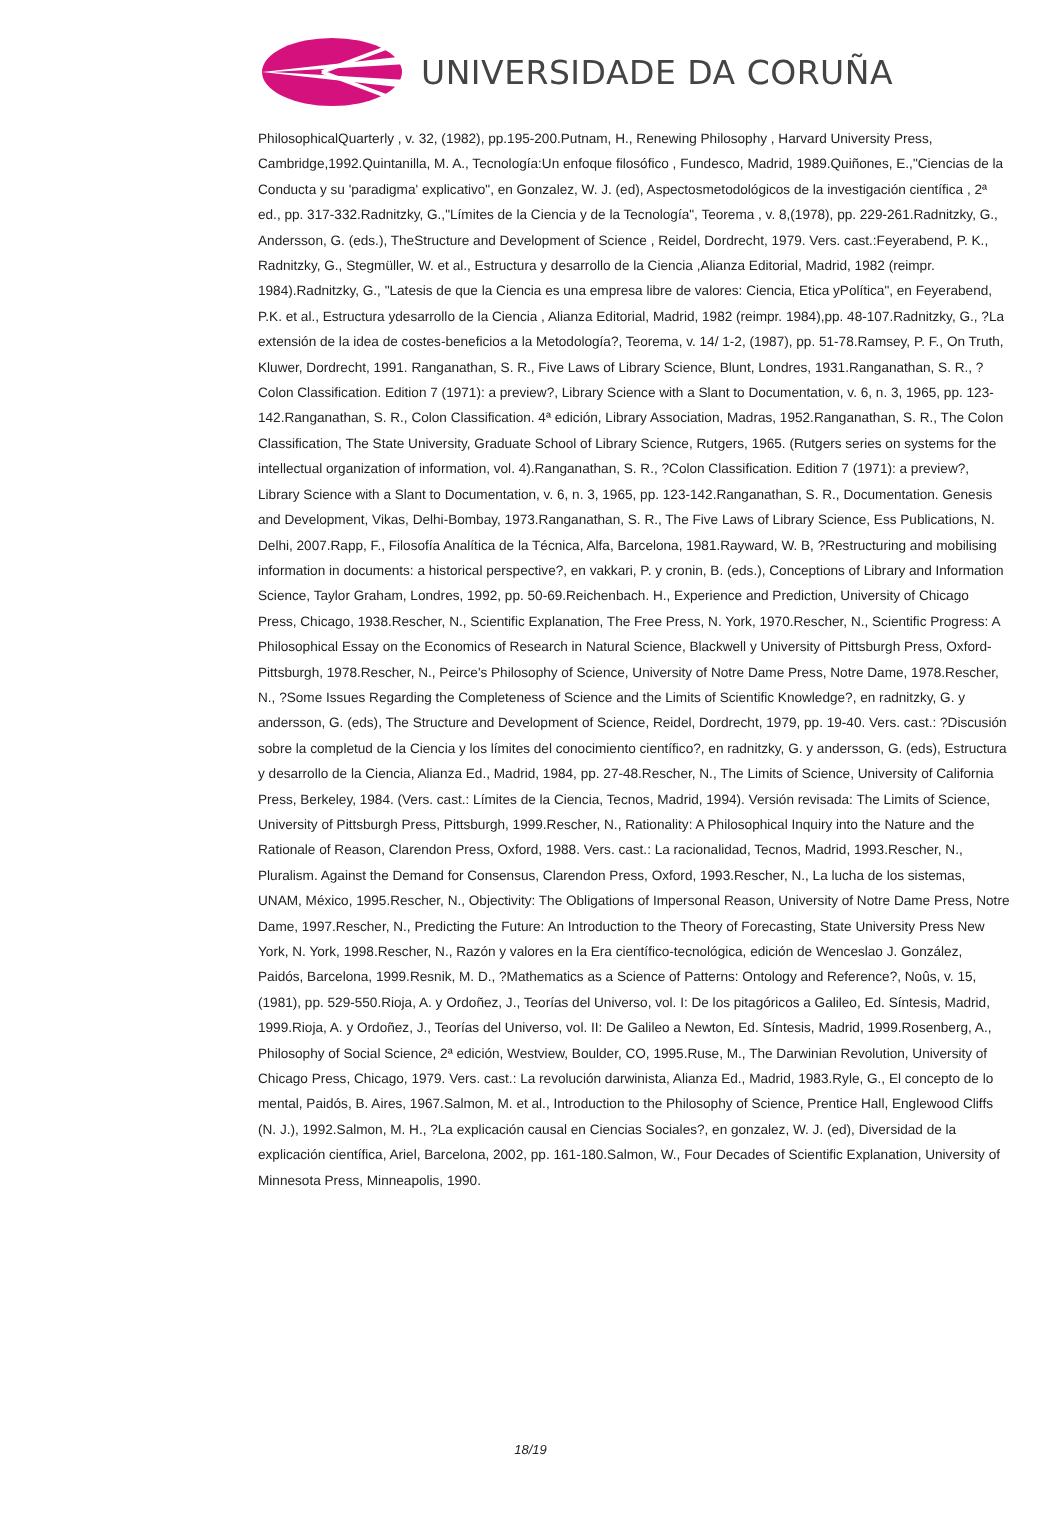UNIVERSIDADE DA CORUÑA
PhilosophicalQuarterly , v. 32, (1982), pp.195-200.Putnam, H., Renewing Philosophy , Harvard University Press, Cambridge,1992.Quintanilla, M. A., Tecnología:Un enfoque filosófico , Fundesco, Madrid, 1989.Quiñones, E.,"Ciencias de la Conducta y su 'paradigma' explicativo", en Gonzalez, W. J. (ed), Aspectosmetodológicos de la investigación científica , 2ª ed., pp. 317-332.Radnitzky, G.,"Límites de la Ciencia y de la Tecnología", Teorema , v. 8,(1978), pp. 229-261.Radnitzky, G., Andersson, G. (eds.), TheStructure and Development of Science , Reidel, Dordrecht, 1979. Vers. cast.:Feyerabend, P. K., Radnitzky, G., Stegmüller, W. et al., Estructura y desarrollo de la Ciencia ,Alianza Editorial, Madrid, 1982 (reimpr. 1984).Radnitzky, G., "Latesis de que la Ciencia es una empresa libre de valores: Ciencia, Etica yPolítica", en Feyerabend, P.K. et al., Estructura ydesarrollo de la Ciencia , Alianza Editorial, Madrid, 1982 (reimpr. 1984),pp. 48-107.Radnitzky, G., ?La extensión de la idea de costes-beneficios a la Metodología?, Teorema, v. 14/ 1-2, (1987), pp. 51-78.Ramsey, P. F., On Truth, Kluwer, Dordrecht, 1991. Ranganathan, S. R., Five Laws of Library Science, Blunt, Londres, 1931.Ranganathan, S. R., ?Colon Classification. Edition 7 (1971): a preview?, Library Science with a Slant to Documentation, v. 6, n. 3, 1965, pp. 123-142.Ranganathan, S. R., Colon Classification. 4ª edición, Library Association, Madras, 1952.Ranganathan, S. R., The Colon Classification, The State University, Graduate School of Library Science, Rutgers, 1965. (Rutgers series on systems for the intellectual organization of information, vol. 4).Ranganathan, S. R., ?Colon Classification. Edition 7 (1971): a preview?, Library Science with a Slant to Documentation, v. 6, n. 3, 1965, pp. 123-142.Ranganathan, S. R., Documentation. Genesis and Development, Vikas, Delhi-Bombay, 1973.Ranganathan, S. R., The Five Laws of Library Science, Ess Publications, N. Delhi, 2007.Rapp, F., Filosofía Analítica de la Técnica, Alfa, Barcelona, 1981.Rayward, W. B, ?Restructuring and mobilising information in documents: a historical perspective?, en vakkari, P. y cronin, B. (eds.), Conceptions of Library and Information Science, Taylor Graham, Londres, 1992, pp. 50-69.Reichenbach. H., Experience and Prediction, University of Chicago Press, Chicago, 1938.Rescher, N., Scientific Explanation, The Free Press, N. York, 1970.Rescher, N., Scientific Progress: A Philosophical Essay on the Economics of Research in Natural Science, Blackwell y University of Pittsburgh Press, Oxford- Pittsburgh, 1978.Rescher, N., Peirce's Philosophy of Science, University of Notre Dame Press, Notre Dame, 1978.Rescher, N., ?Some Issues Regarding the Completeness of Science and the Limits of Scientific Knowledge?, en radnitzky, G. y andersson, G. (eds), The Structure and Development of Science, Reidel, Dordrecht, 1979, pp. 19-40. Vers. cast.: ?Discusión sobre la completud de la Ciencia y los límites del conocimiento científico?, en radnitzky, G. y andersson, G. (eds), Estructura y desarrollo de la Ciencia, Alianza Ed., Madrid, 1984, pp. 27-48.Rescher, N., The Limits of Science, University of California Press, Berkeley, 1984. (Vers. cast.: Límites de la Ciencia, Tecnos, Madrid, 1994). Versión revisada: The Limits of Science, University of Pittsburgh Press, Pittsburgh, 1999.Rescher, N., Rationality: A Philosophical Inquiry into the Nature and the Rationale of Reason, Clarendon Press, Oxford, 1988. Vers. cast.: La racionalidad, Tecnos, Madrid, 1993.Rescher, N., Pluralism. Against the Demand for Consensus, Clarendon Press, Oxford, 1993.Rescher, N., La lucha de los sistemas, UNAM, México, 1995.Rescher, N., Objectivity: The Obligations of Impersonal Reason, University of Notre Dame Press, Notre Dame, 1997.Rescher, N., Predicting the Future: An Introduction to the Theory of Forecasting, State University Press New York, N. York, 1998.Rescher, N., Razón y valores en la Era científico-tecnológica, edición de Wenceslao J. González, Paidós, Barcelona, 1999.Resnik, M. D., ?Mathematics as a Science of Patterns: Ontology and Reference?, Noûs, v. 15, (1981), pp. 529-550.Rioja, A. y Ordoñez, J., Teorías del Universo, vol. I: De los pitagóricos a Galileo, Ed. Síntesis, Madrid, 1999.Rioja, A. y Ordoñez, J., Teorías del Universo, vol. II: De Galileo a Newton, Ed. Síntesis, Madrid, 1999.Rosenberg, A., Philosophy of Social Science, 2ª edición, Westview, Boulder, CO, 1995.Ruse, M., The Darwinian Revolution, University of Chicago Press, Chicago, 1979. Vers. cast.: La revolución darwinista, Alianza Ed., Madrid, 1983.Ryle, G., El concepto de lo mental, Paidós, B. Aires, 1967.Salmon, M. et al., Introduction to the Philosophy of Science, Prentice Hall, Englewood Cliffs (N. J.), 1992.Salmon, M. H., ?La explicación causal en Ciencias Sociales?, en gonzalez, W. J. (ed), Diversidad de la explicación científica, Ariel, Barcelona, 2002, pp. 161-180.Salmon, W., Four Decades of Scientific Explanation, University of Minnesota Press, Minneapolis, 1990.
18/19